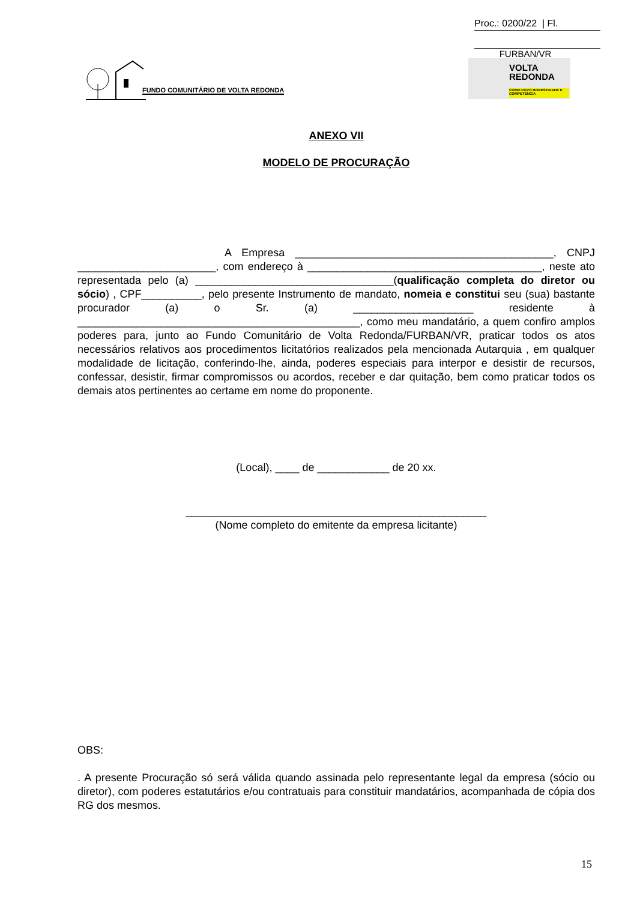Proc.: 0200/22 | Fl.
FURBAN/VR
FUNDO COMUNITÁRIO DE VOLTA REDONDA
VOLTA
REDONDA
COMO POVO HONESTIDADE E COMPETÊNCIA
ANEXO VII
MODELO DE PROCURAÇÃO
A Empresa ___________________________________________, CNPJ _______________________, com endereço à _______________________________________, neste ato representada pelo (a) _________________________________(qualificação completa do diretor ou sócio) , CPF__________, pelo presente Instrumento de mandato, nomeia e constitui seu (sua) bastante procurador (a) o Sr. (a) ____________________ residente à _______________________________________________, como meu mandatário, a quem confiro amplos poderes para, junto ao Fundo Comunitário de Volta Redonda/FURBAN/VR, praticar todos os atos necessários relativos aos procedimentos licitatórios realizados pela mencionada Autarquia , em qualquer modalidade de licitação, conferindo-lhe, ainda, poderes especiais para interpor e desistir de recursos, confessar, desistir, firmar compromissos ou acordos, receber e dar quitação, bem como praticar todos os demais atos pertinentes ao certame em nome do proponente.
(Local), ____ de ____________ de 20 xx.
__________________________________________________
(Nome completo do emitente da empresa licitante)
OBS:
. A presente Procuração só será válida quando assinada pelo representante legal da empresa (sócio ou diretor), com poderes estatutários e/ou contratuais para constituir mandatários, acompanhada de cópia dos RG dos mesmos.
15